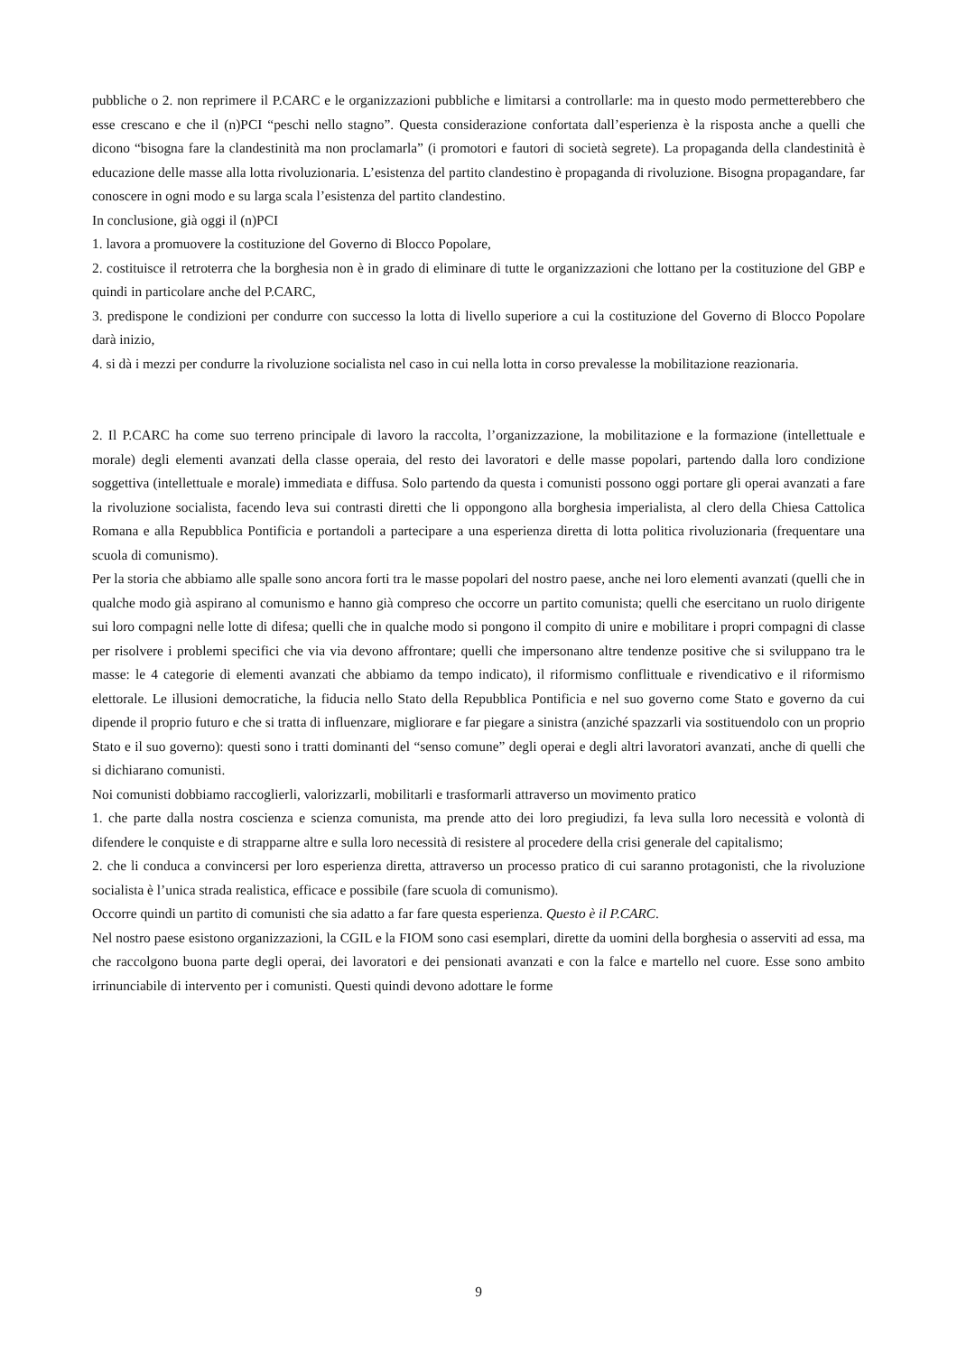pubbliche o 2. non reprimere il P.CARC e le organizzazioni pubbliche e limitarsi a controllarle: ma in questo modo permetterebbero che esse crescano e che il (n)PCI “peschi nello stagno”. Questa considerazione confortata dall’esperienza è la risposta anche a quelli che dicono “bisogna fare la clandestinità ma non proclamarla” (i promotori e fautori di società segrete). La propaganda della clandestinità è educazione delle masse alla lotta rivoluzionaria. L’esistenza del partito clandestino è propaganda di rivoluzione. Bisogna propagandare, far conoscere in ogni modo e su larga scala l’esistenza del partito clandestino.
In conclusione, già oggi il (n)PCI
1. lavora a promuovere la costituzione del Governo di Blocco Popolare,
2. costituisce il retroterra che la borghesia non è in grado di eliminare di tutte le organizzazioni che lottano per la costituzione del GBP e quindi in particolare anche del P.CARC,
3. predispone le condizioni per condurre con successo la lotta di livello superiore a cui la costituzione del Governo di Blocco Popolare darà inizio,
4. si dà i mezzi per condurre la rivoluzione socialista nel caso in cui nella lotta in corso prevalesse la mobilitazione reazionaria.
2. Il P.CARC ha come suo terreno principale di lavoro la raccolta, l’organizzazione, la mobilitazione e la formazione (intellettuale e morale) degli elementi avanzati della classe operaia, del resto dei lavoratori e delle masse popolari, partendo dalla loro condizione soggettiva (intellettuale e morale) immediata e diffusa. Solo partendo da questa i comunisti possono oggi portare gli operai avanzati a fare la rivoluzione socialista, facendo leva sui contrasti diretti che li oppongono alla borghesia imperialista, al clero della Chiesa Cattolica Romana e alla Repubblica Pontificia e portandoli a partecipare a una esperienza diretta di lotta politica rivoluzionaria (frequentare una scuola di comunismo).
Per la storia che abbiamo alle spalle sono ancora forti tra le masse popolari del nostro paese, anche nei loro elementi avanzati (quelli che in qualche modo già aspirano al comunismo e hanno già compreso che occorre un partito comunista; quelli che esercitano un ruolo dirigente sui loro compagni nelle lotte di difesa; quelli che in qualche modo si pongono il compito di unire e mobilitare i propri compagni di classe per risolvere i problemi specifici che via via devono affrontare; quelli che impersonano altre tendenze positive che si sviluppano tra le masse: le 4 categorie di elementi avanzati che abbiamo da tempo indicato), il riformismo conflittuale e rivendicativo e il riformismo elettorale. Le illusioni democratiche, la fiducia nello Stato della Repubblica Pontificia e nel suo governo come Stato e governo da cui dipende il proprio futuro e che si tratta di influenzare, migliorare e far piegare a sinistra (anziché spazzarli via sostituendolo con un proprio Stato e il suo governo): questi sono i tratti dominanti del “senso comune” degli operai e degli altri lavoratori avanzati, anche di quelli che si dichiarano comunisti.
Noi comunisti dobbiamo raccoglierli, valorizzarli, mobilitarli e trasformarli attraverso un movimento pratico
1. che parte dalla nostra coscienza e scienza comunista, ma prende atto dei loro pregiudizi, fa leva sulla loro necessità e volontà di difendere le conquiste e di strapparne altre e sulla loro necessità di resistere al procedere della crisi generale del capitalismo;
2. che li conduca a convincersi per loro esperienza diretta, attraverso un processo pratico di cui saranno protagonisti, che la rivoluzione socialista è l’unica strada realistica, efficace e possibile (fare scuola di comunismo).
Occorre quindi un partito di comunisti che sia adatto a far fare questa esperienza. Questo è il P.CARC.
Nel nostro paese esistono organizzazioni, la CGIL e la FIOM sono casi esemplari, dirette da uomini della borghesia o asserviti ad essa, ma che raccolgono buona parte degli operai, dei lavoratori e dei pensionati avanzati e con la falce e martello nel cuore. Esse sono ambito irrinunciabile di intervento per i comunisti. Questi quindi devono adottare le forme
9